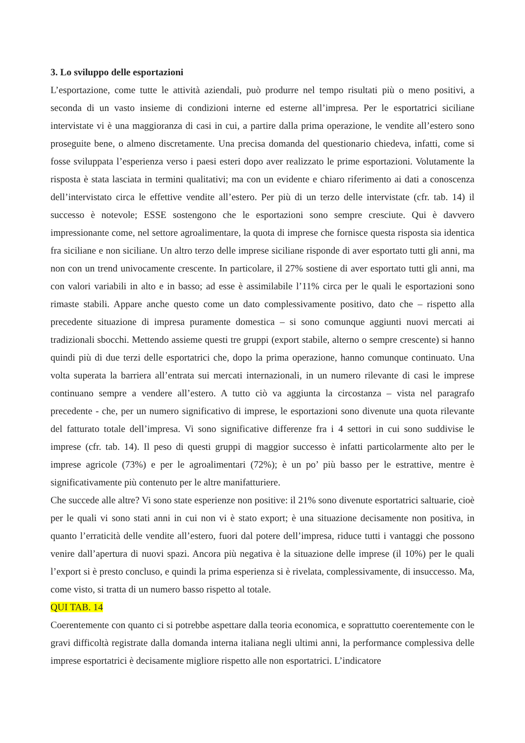3. Lo sviluppo delle esportazioni
L’esportazione, come tutte le attività aziendali, può produrre nel tempo risultati più o meno positivi, a seconda di un vasto insieme di condizioni interne ed esterne all’impresa. Per le esportatrici siciliane intervistate vi è una maggioranza di casi in cui, a partire dalla prima operazione, le vendite all’estero sono proseguite bene, o almeno discretamente. Una precisa domanda del questionario chiedeva, infatti, come si fosse sviluppata l’esperienza verso i paesi esteri dopo aver realizzato le prime esportazioni. Volutamente la risposta è stata lasciata in termini qualitativi; ma con un evidente e chiaro riferimento ai dati a conoscenza dell’intervistato circa le effettive vendite all’estero. Per più di un terzo delle intervistate (cfr. tab. 14) il successo è notevole; ESSE sostengono che le esportazioni sono sempre cresciute. Qui è davvero impressionante come, nel settore agroalimentare, la quota di imprese che fornisce questa risposta sia identica fra siciliane e non siciliane. Un altro terzo delle imprese siciliane risponde di aver esportato tutti gli anni, ma non con un trend univocamente crescente. In particolare, il 27% sostiene di aver esportato tutti gli anni, ma con valori variabili in alto e in basso; ad esse è assimilabile l’11% circa per le quali le esportazioni sono rimaste stabili. Appare anche questo come un dato complessivamente positivo, dato che – rispetto alla precedente situazione di impresa puramente domestica – si sono comunque aggiunti nuovi mercati ai tradizionali sbocchi. Mettendo assieme questi tre gruppi (export stabile, alterno o sempre crescente) si hanno quindi più di due terzi delle esportatrici che, dopo la prima operazione, hanno comunque continuato. Una volta superata la barriera all’entrata sui mercati internazionali, in un numero rilevante di casi le imprese continuano sempre a vendere all’estero. A tutto ciò va aggiunta la circostanza – vista nel paragrafo precedente - che, per un numero significativo di imprese, le esportazioni sono divenute una quota rilevante del fatturato totale dell’impresa. Vi sono significative differenze fra i 4 settori in cui sono suddivise le imprese (cfr. tab. 14). Il peso di questi gruppi di maggior successo è infatti particolarmente alto per le imprese agricole (73%) e per le agroalimentari (72%); è un po’ più basso per le estrattive, mentre è significativamente più contenuto per le altre manifatturiere.
Che succede alle altre? Vi sono state esperienze non positive: il 21% sono divenute esportatrici saltuarie, cioè per le quali vi sono stati anni in cui non vi è stato export; è una situazione decisamente non positiva, in quanto l’erraticità delle vendite all’estero, fuori dal potere dell’impresa, riduce tutti i vantaggi che possono venire dall’apertura di nuovi spazi. Ancora più negativa è la situazione delle imprese (il 10%) per le quali l’export si è presto concluso, e quindi la prima esperienza si è rivelata, complessivamente, di insuccesso. Ma, come visto, si tratta di un numero basso rispetto al totale.
QUI TAB. 14
Coerentemente con quanto ci si potrebbe aspettare dalla teoria economica, e soprattutto coerentemente con le gravi difficoltà registrate dalla domanda interna italiana negli ultimi anni, la performance complessiva delle imprese esportatrici è decisamente migliore rispetto alle non esportatrici. L’indicatore